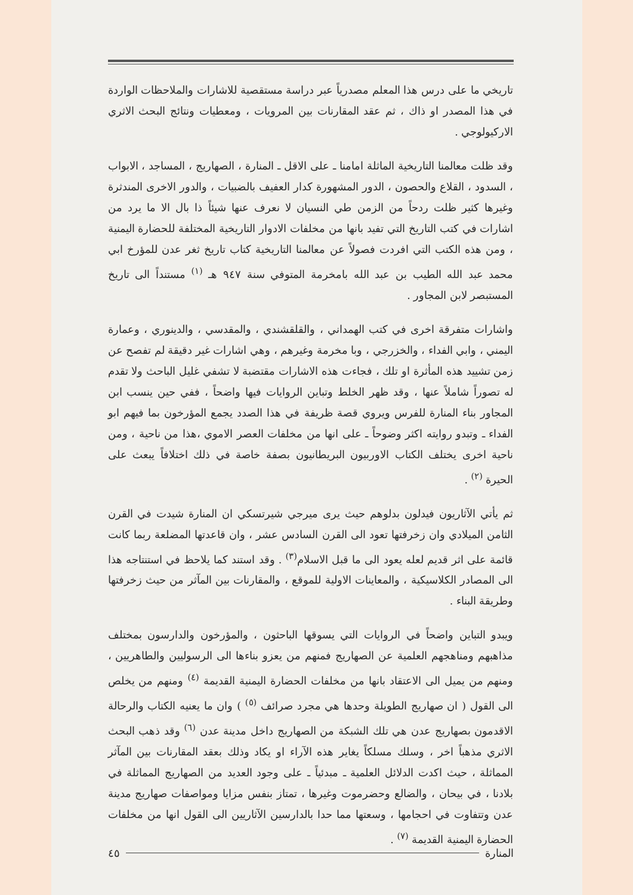تاريخي ما على درس هذا المعلم مصدرياً عبر دراسة مستقصية للاشارات والملاحظات الواردة في هذا المصدر او ذاك ، ثم عقد المقارنات بين المرويات ، ومعطيات ونتائج البحث الاثري الاركيولوجي .
وقد ظلت معالمنا التاريخية الماثلة امامنا ـ على الاقل ـ المنارة ، الصهاريج ، المساجد ، الابواب ، السدود ، القلاع والحصون ، الدور المشهورة كدار العفيف بالضبيات ، والدور الاخرى المندثرة وغيرها كثير ظلت ردحاً من الزمن طي النسيان لا نعرف عنها شيئاً ذا بال الا ما يرد من اشارات في كتب التاريخ التي تفيد بانها من مخلفات الادوار التاريخية المختلفة للحضارة اليمنية ، ومن هذه الكتب التي افردت فصولاً عن معالمنا التاريخية كتاب تاريخ ثغر عدن للمؤرخ ابي محمد عبد الله الطيب بن عبد الله بامخرمة المتوفي سنة ٩٤٧ هـ <sup>(١)</sup> مستنداً الى تاريخ المستبصر لابن المجاور .
واشارات متفرقة اخرى في كتب الهمداني ، والقلقشندي ، والمقدسي ، والدينوري ، وعمارة اليمني ، وابي الفداء ، والخزرجي ، وبا مخرمة وغيرهم ، وهي اشارات غير دقيقة لم تفصح عن زمن تشييد هذه المأثرة او تلك ، فجاءت هذه الاشارات مقتضبة لا تشفي غليل الباحث ولا تقدم له تصوراً شاملاً عنها ، وقد ظهر الخلط وتباين الروايات فيها واضحاً ، ففي حين ينسب ابن المجاور بناء المنارة للفرس ويروي قصة ظريفة في هذا الصدد يجمع المؤرخون بما فيهم ابو الفداء ـ وتبدو روايته اكثر وضوحاً ـ على انها من مخلفات العصر الاموي ،هذا من ناحية ، ومن ناحية اخرى يختلف الكتاب الاوربيون البريطانيون بصفة خاصة في ذلك اختلافاً يبعث على الحيرة <sup>(٢)</sup> .
ثم يأتي الآثاريون فيدلون بدلوهم حيث يرى ميرجي شيرتسكي ان المنارة شيدت في القرن الثامن الميلادي وان زخرفتها تعود الى القرن السادس عشر ، وان قاعدتها المضلعة ربما كانت قائمة على اثر قديم لعله يعود الى ما قبل الاسلام<sup>(٣)</sup> . وقد استند كما يلاحظ في استنتاجه هذا الى المصادر الكلاسيكية ، والمعاينات الاولية للموقع ، والمقارنات بين المآثر من حيث زخرفتها وطريقة البناء .
ويبدو التباين واضحاً في الروايات التي يسوقها الباحثون ، والمؤرخون والدارسون بمختلف مذاهبهم ومناهجهم العلمية عن الصهاريج فمنهم من يعزو بناءها الى الرسوليين والطاهريين ، ومنهم من يميل الى الاعتقاد بانها من مخلفات الحضارة اليمنية القديمة <sup>(٤)</sup> ومنهم من يخلص الى القول ( ان صهاريج الطويلة وحدها هي مجرد صرائف <sup>(٥)</sup> ) وان ما يعنيه الكتاب والرحالة الاقدمون بصهاريج عدن هي تلك الشبكة من الصهاريج داخل مدينة عدن <sup>(٦)</sup> وقد ذهب البحث الاثري مذهباً اخر ، وسلك مسلكاً يغاير هذه الآراء او يكاد وذلك بعقد المقارنات بين المآثر المماثلة ، حيث اكدت الدلائل العلمية ـ مبدئياً ـ على وجود العديد من الصهاريج المماثلة في بلادنا ، في بيحان ، والضالع وحضرموت وغيرها ، تمتاز بنفس مزايا ومواصفات صهاريج مدينة عدن وتتفاوت في احجامها ، وسعتها مما حدا بالدارسين الآثاريين الى القول انها من مخلفات الحضارة اليمنية القديمة <sup>(٧)</sup> .
المنارة ٤٥